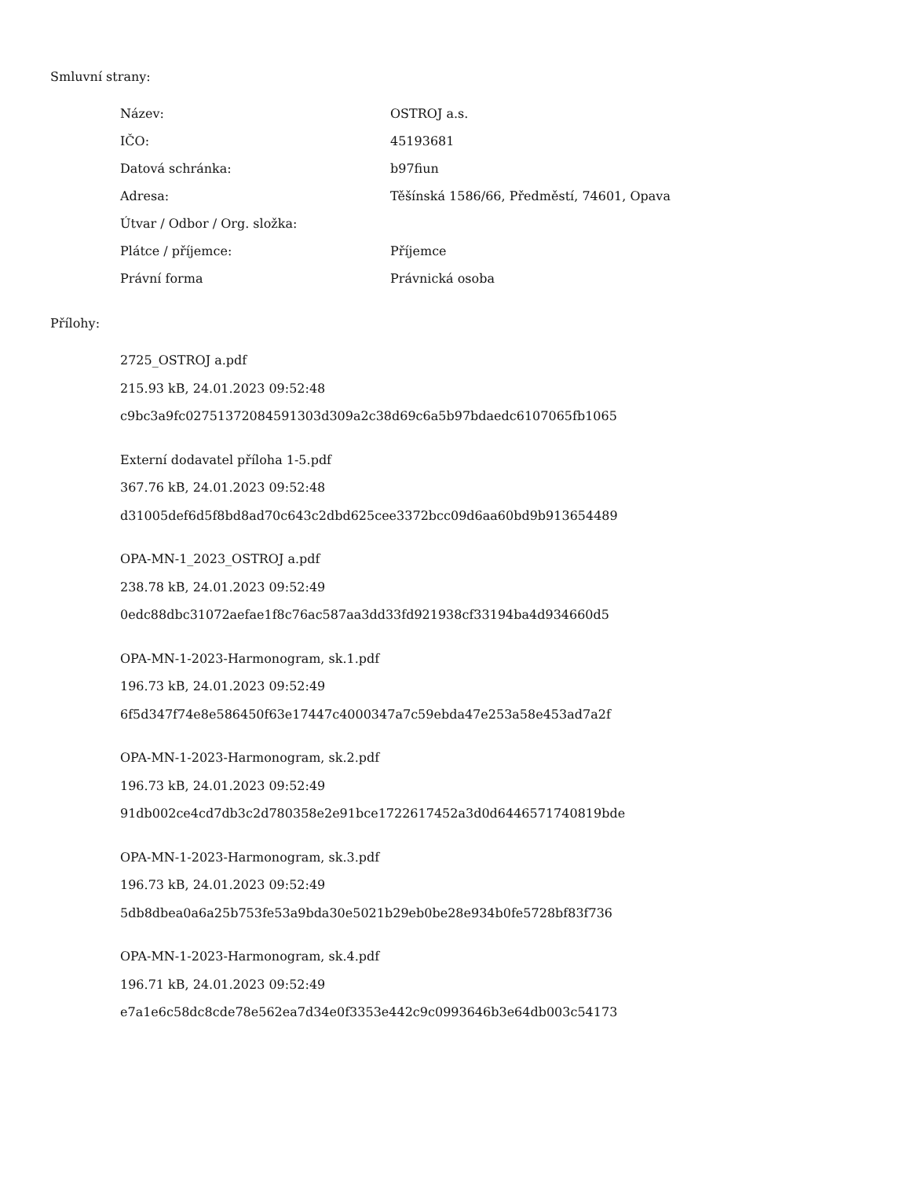Smluvní strany:
| Název: | OSTROJ a.s. |
| IČO: | 45193681 |
| Datová schránka: | b97fiun |
| Adresa: | Těšínská 1586/66, Předměstí, 74601, Opava |
| Útvar / Odbor / Org. složka: | |
| Plátce / příjemce: | Příjemce |
| Právní forma | Právnická osoba |
Přílohy:
2725_OSTROJ a.pdf
215.93 kB, 24.01.2023 09:52:48
c9bc3a9fc02751372084591303d309a2c38d69c6a5b97bdaedc6107065fb1065
Externí dodavatel příloha 1-5.pdf
367.76 kB, 24.01.2023 09:52:48
d31005def6d5f8bd8ad70c643c2dbd625cee3372bcc09d6aa60bd9b913654489
OPA-MN-1_2023_OSTROJ a.pdf
238.78 kB, 24.01.2023 09:52:49
0edc88dbc31072aefae1f8c76ac587aa3dd33fd921938cf33194ba4d934660d5
OPA-MN-1-2023-Harmonogram, sk.1.pdf
196.73 kB, 24.01.2023 09:52:49
6f5d347f74e8e586450f63e17447c4000347a7c59ebda47e253a58e453ad7a2f
OPA-MN-1-2023-Harmonogram, sk.2.pdf
196.73 kB, 24.01.2023 09:52:49
91db002ce4cd7db3c2d780358e2e91bce1722617452a3d0d6446571740819bde
OPA-MN-1-2023-Harmonogram, sk.3.pdf
196.73 kB, 24.01.2023 09:52:49
5db8dbea0a6a25b753fe53a9bda30e5021b29eb0be28e934b0fe5728bf83f736
OPA-MN-1-2023-Harmonogram, sk.4.pdf
196.71 kB, 24.01.2023 09:52:49
e7a1e6c58dc8cde78e562ea7d34e0f3353e442c9c0993646b3e64db003c54173